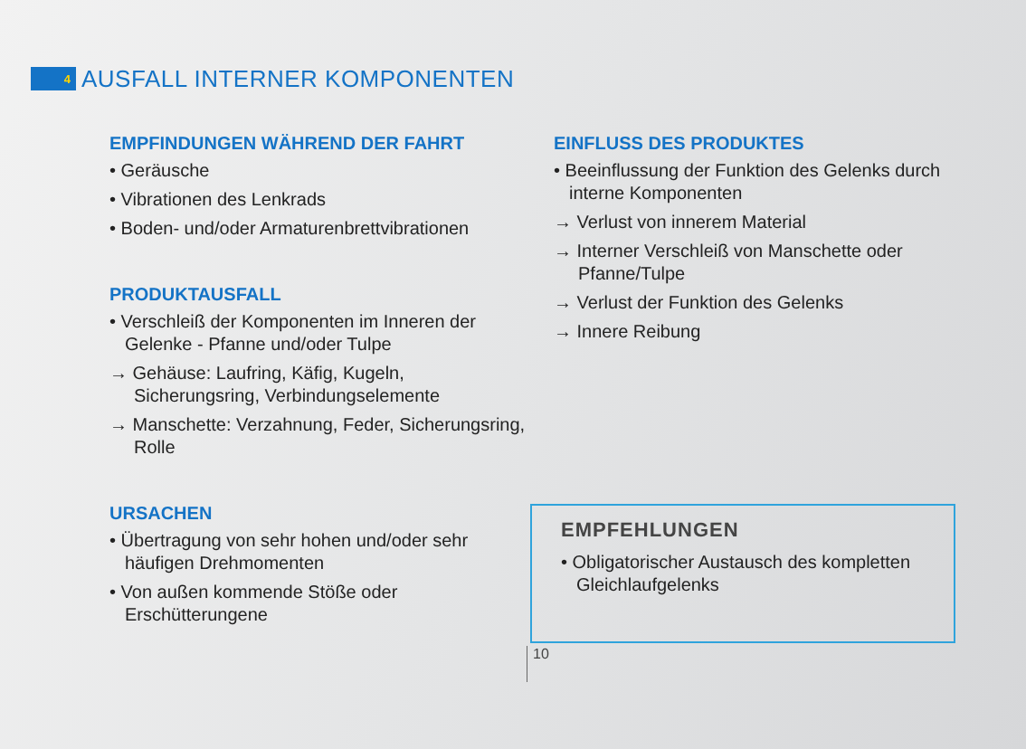4
AUSFALL INTERNER KOMPONENTEN
EMPFINDUNGEN WÄHREND DER FAHRT
• Geräusche
• Vibrationen des Lenkrads
• Boden- und/oder Armaturenbrettvibrationen
PRODUKTAUSFALL
• Verschleiß der Komponenten im Inneren der Gelenke - Pfanne und/oder Tulpe
→ Gehäuse: Laufring, Käfig, Kugeln, Sicherungsring, Verbindungselemente
→ Manschette: Verzahnung, Feder, Sicherungsring, Rolle
URSACHEN
• Übertragung von sehr hohen und/oder sehr häufigen Drehmomenten
• Von außen kommende Stöße oder Erschütterungene
EINFLUSS DES PRODUKTES
• Beeinflussung der Funktion des Gelenks durch interne Komponenten
→ Verlust von innerem Material
→ Interner Verschleiß von Manschette oder Pfanne/Tulpe
→ Verlust der Funktion des Gelenks
→ Innere Reibung
EMPFEHLUNGEN
• Obligatorischer Austausch des kompletten Gleichlaufgelenks
10